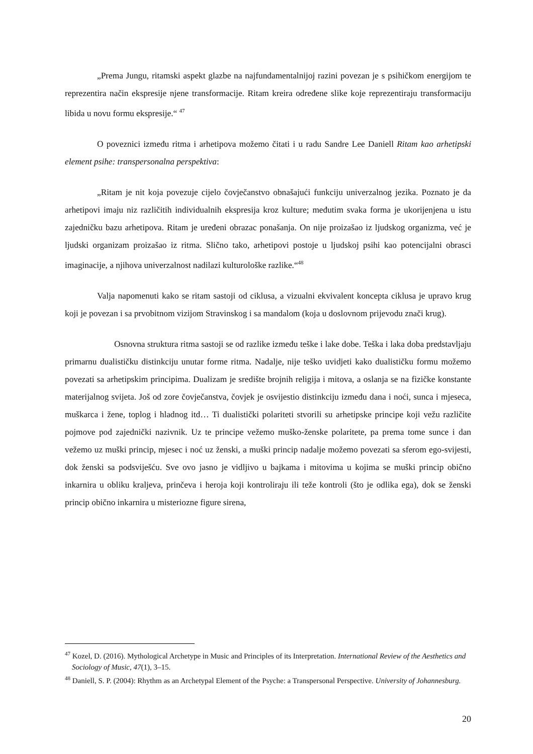„Prema Jungu, ritamski aspekt glazbe na najfundamentalnijoj razini povezan je s psihičkom energijom te reprezentira način ekspresije njene transformacije. Ritam kreira određene slike koje reprezentiraju transformaciju libida u novu formu ekspresije.“ <sup>47</sup>
O poveznici između ritma i arhetipova možemo čitati i u radu Sandre Lee Daniell Ritam kao arhetipski element psihe: transpersonalna perspektiva:
„Ritam je nit koja povezuje cijelo čovječanstvo obnašajući funkciju univerzalnog jezika. Poznato je da arhetipovi imaju niz različitih individualnih ekspresija kroz kulture; međutim svaka forma je ukorijenjena u istu zajedničku bazu arhetipova. Ritam je uređeni obrazac ponašanja. On nije proizašao iz ljudskog organizma, već je ljudski organizam proizašao iz ritma. Slično tako, arhetipovi postoje u ljudskoj psihi kao potencijalni obrasci imaginacije, a njihova univerzalnost nadilazi kulturološke razlike.“<sup>48</sup>
Valja napomenuti kako se ritam sastoji od ciklusa, a vizualni ekvivalent koncepta ciklusa je upravo krug koji je povezan i sa prvobitnom vizijom Stravinskog i sa mandalom (koja u doslovnom prijevodu znači krug).
Osnovna struktura ritma sastoji se od razlike između teške i lake dobe. Teška i laka doba predstavljaju primarnu dualističku distinkciju unutar forme ritma. Nadalje, nije teško uvidjeti kako dualističku formu možemo povezati sa arhetipskim principima. Dualizam je središte brojnih religija i mitova, a oslanja se na fizičke konstante materijalnog svijeta. Još od zore čovječanstva, čovjek je osvijestio distinkciju između dana i noći, sunca i mjeseca, muškarca i žene, toplog i hladnog itd… Ti dualistički polariteti stvorili su arhetipske principe koji vežu različite pojmove pod zajednički nazivnik. Uz te principe vežemo muško-ženske polaritete, pa prema tome sunce i dan vežemo uz muški princip, mjesec i noć uz ženski, a muški princip nadalje možemo povezati sa sferom ego-svijesti, dok ženski sa podsviješću. Sve ovo jasno je vidljivo u bajkama i mitovima u kojima se muški princip obično inkarnira u obliku kraljeva, prinčeva i heroja koji kontroliraju ili teže kontroli (što je odlika ega), dok se ženski princip obično inkarnira u misteriozne figure sirena,
<sup>47</sup> Kozel, D. (2016). Mythological Archetype in Music and Principles of its Interpretation. International Review of the Aesthetics and Sociology of Music, 47(1), 3–15.
<sup>48</sup> Daniell, S. P. (2004): Rhythm as an Archetypal Element of the Psyche: a Transpersonal Perspective. University of Johannesburg.
20